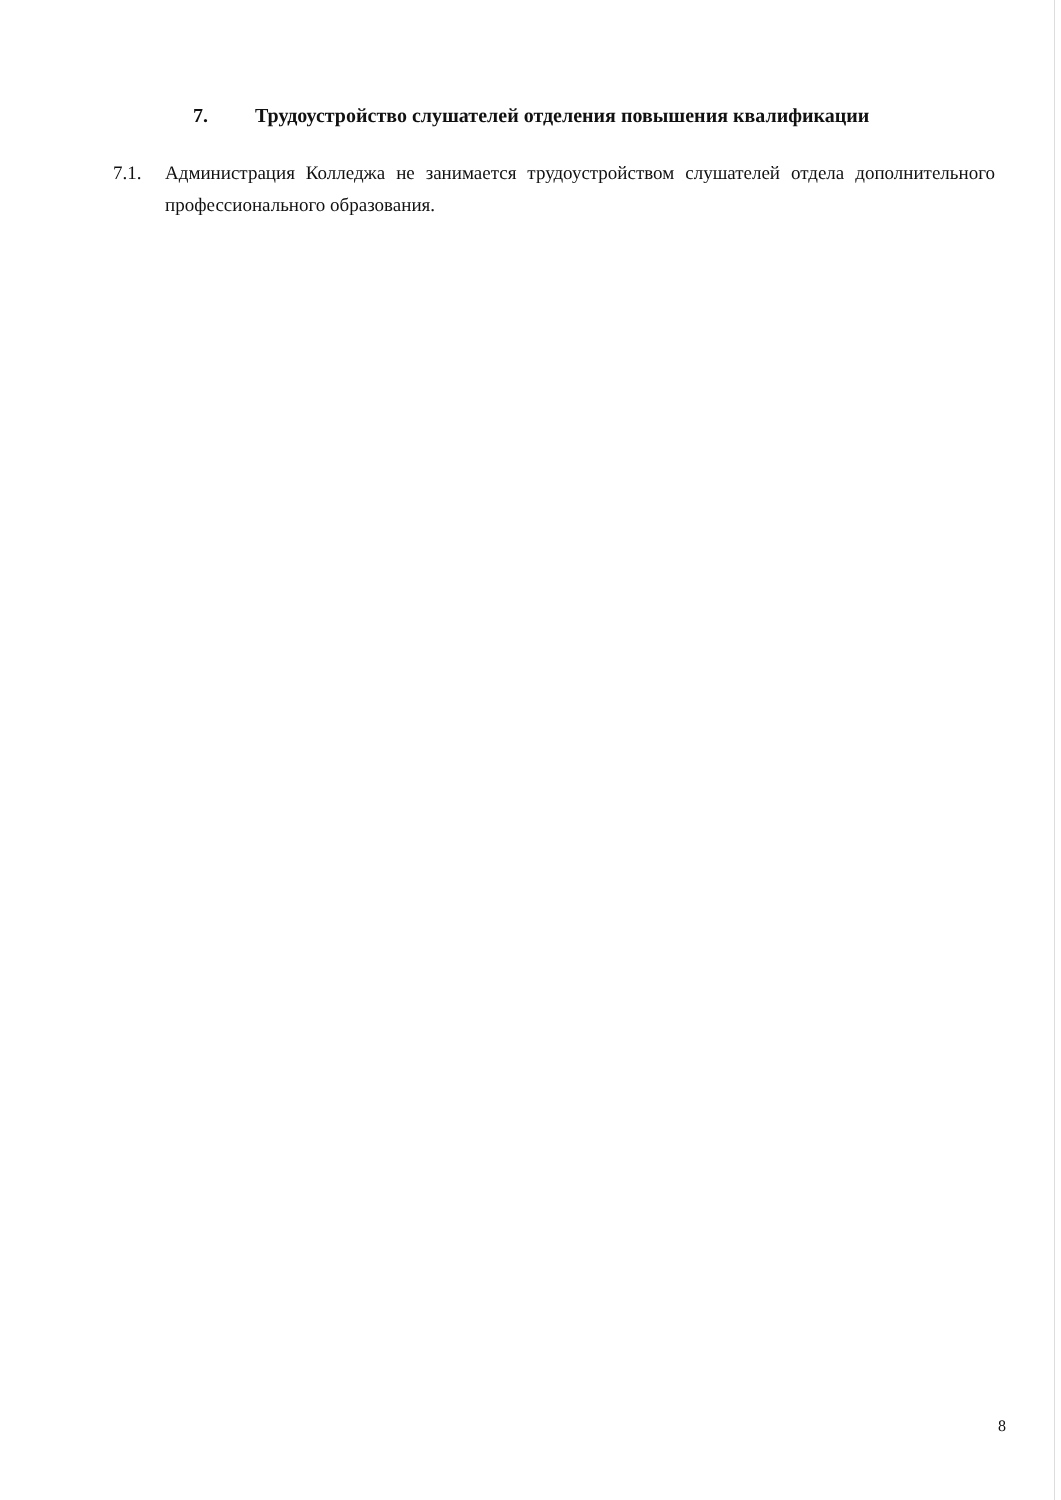7. Трудоустройство слушателей отделения повышения квалификации
7.1. Администрация Колледжа не занимается трудоустройством слушателей отдела дополнительного профессионального образования.
8